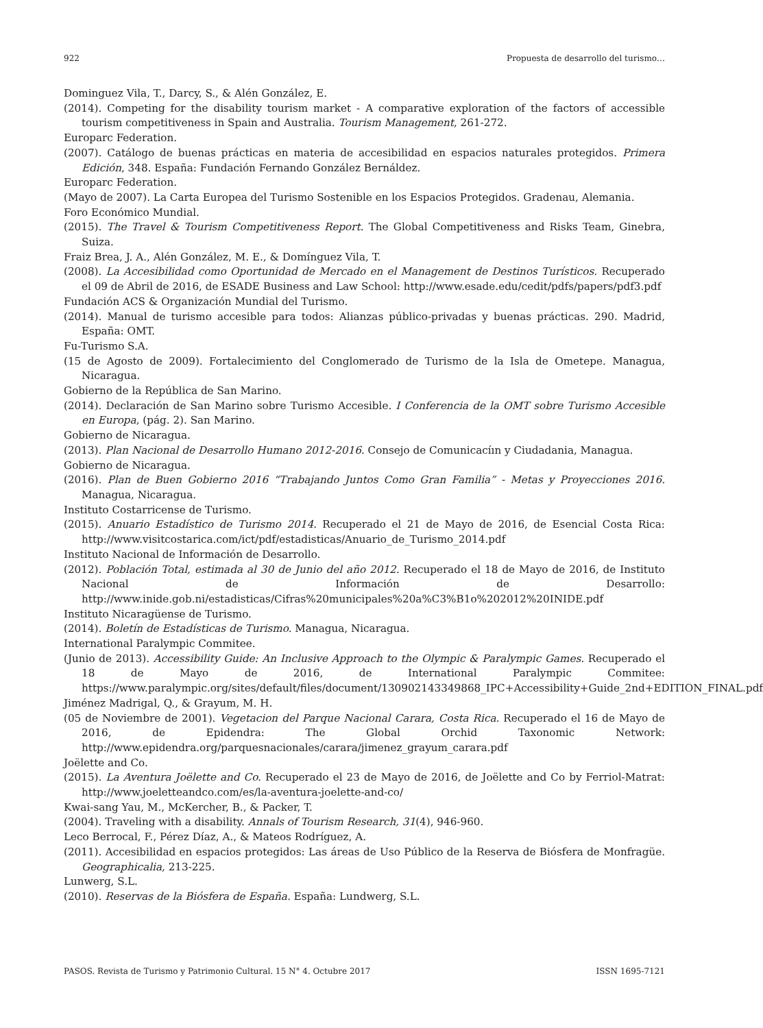922 Propuesta de desarrollo del turismo…
Dominguez Vila, T., Darcy, S., & Alén González, E.
(2014). Competing for the disability tourism market - A comparative exploration of the factors of accessible tourism competitiveness in Spain and Australia. Tourism Management, 261-272.
Europarc Federation.
(2007). Catálogo de buenas prácticas en materia de accesibilidad en espacios naturales protegidos. Primera Edición, 348. España: Fundación Fernando González Bernáldez.
Europarc Federation.
(Mayo de 2007). La Carta Europea del Turismo Sostenible en los Espacios Protegidos. Gradenau, Alemania.
Foro Económico Mundial.
(2015). The Travel & Tourism Competitiveness Report. The Global Competitiveness and Risks Team, Ginebra, Suiza.
Fraiz Brea, J. A., Alén González, M. E., & Domínguez Vila, T.
(2008). La Accesibilidad como Oportunidad de Mercado en el Management de Destinos Turísticos. Recuperado el 09 de Abril de 2016, de ESADE Business and Law School: http://www.esade.edu/cedit/pdfs/papers/pdf3.pdf
Fundación ACS & Organización Mundial del Turismo.
(2014). Manual de turismo accesible para todos: Alianzas público-privadas y buenas prácticas. 290. Madrid, España: OMT.
Fu-Turismo S.A.
(15 de Agosto de 2009). Fortalecimiento del Conglomerado de Turismo de la Isla de Ometepe. Managua, Nicaragua.
Gobierno de la República de San Marino.
(2014). Declaración de San Marino sobre Turismo Accesible. I Conferencia de la OMT sobre Turismo Accesible en Europa, (pág. 2). San Marino.
Gobierno de Nicaragua.
(2013). Plan Nacional de Desarrollo Humano 2012-2016. Consejo de Comunicacíın y Ciudadania, Managua.
Gobierno de Nicaragua.
(2016). Plan de Buen Gobierno 2016 “Trabajando Juntos Como Gran Familia” - Metas y Proyecciones 2016. Managua, Nicaragua.
Instituto Costarricense de Turismo.
(2015). Anuario Estadístico de Turismo 2014. Recuperado el 21 de Mayo de 2016, de Esencial Costa Rica: http://www.visitcostarica.com/ict/pdf/estadisticas/Anuario_de_Turismo_2014.pdf
Instituto Nacional de Información de Desarrollo.
(2012). Población Total, estimada al 30 de Junio del año 2012. Recuperado el 18 de Mayo de 2016, de Instituto Nacional de Información de Desarrollo: http://www.inide.gob.ni/estadisticas/Cifras%20municipales%20a%C3%B1o%202012%20INIDE.pdf
Instituto Nicaragüense de Turismo.
(2014). Boletín de Estadísticas de Turismo. Managua, Nicaragua.
International Paralympic Commitee.
(Junio de 2013). Accessibility Guide: An Inclusive Approach to the Olympic & Paralympic Games. Recuperado el 18 de Mayo de 2016, de International Paralympic Commitee: https://www.paralympic.org/sites/default/files/document/130902143349868_IPC+Accessibility+Guide_2nd+EDITION_FINAL.pdf
Jiménez Madrigal, Q., & Grayum, M. H.
(05 de Noviembre de 2001). Vegetacion del Parque Nacional Carara, Costa Rica. Recuperado el 16 de Mayo de 2016, de Epidendra: The Global Orchid Taxonomic Network: http://www.epidendra.org/parquesnacionales/carara/jimenez_grayum_carara.pdf
Joëlette and Co.
(2015). La Aventura Joëlette and Co. Recuperado el 23 de Mayo de 2016, de Joëlette and Co by Ferriol-Matrat: http://www.joeletteandco.com/es/la-aventura-joelette-and-co/
Kwai-sang Yau, M., McKercher, B., & Packer, T.
(2004). Traveling with a disability. Annals of Tourism Research, 31(4), 946-960.
Leco Berrocal, F., Pérez Díaz, A., & Mateos Rodríguez, A.
(2011). Accesibilidad en espacios protegidos: Las áreas de Uso Público de la Reserva de Biósfera de Monfragüe. Geographicalia, 213-225.
Lunwerg, S.L.
(2010). Reservas de la Biósfera de España. España: Lundwerg, S.L.
PASOS. Revista de Turismo y Patrimonio Cultural. 15 N° 4. Octubre 2017 ISSN 1695-7121